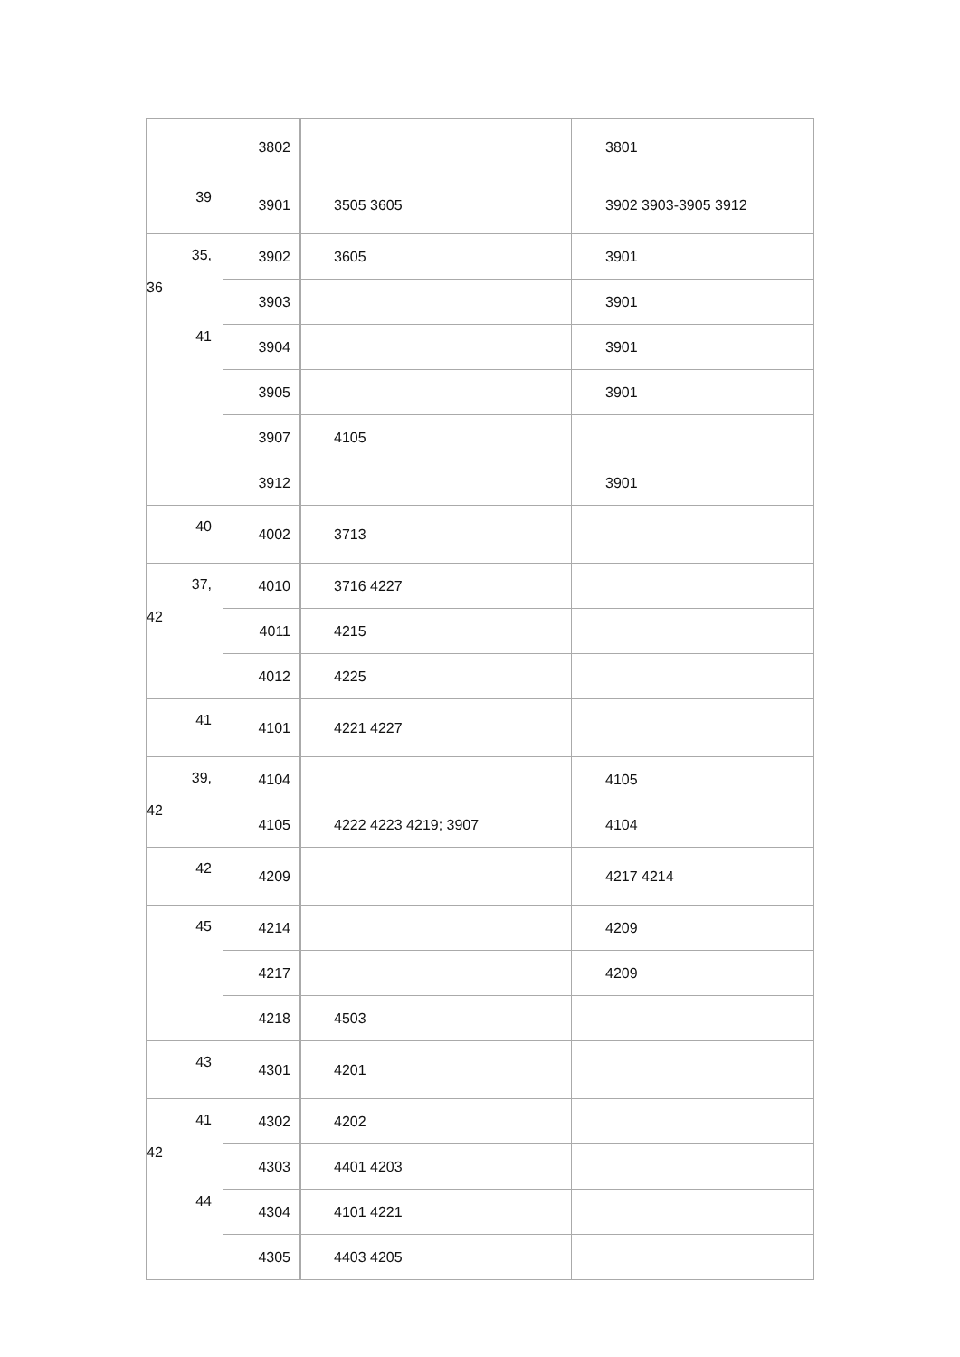| | 3802 | | 3801 |
| 39 | 3901 | 3505 3605 | 3902 3903-3905 3912 |
| 35, 36 41 | 3902 | 3605 | 3901 |
| | 3903 | | 3901 |
| | 3904 | | 3901 |
| | 3905 | | 3901 |
| | 3907 | 4105 | |
| | 3912 | | 3901 |
| 40 | 4002 | 3713 | |
| 37, 42 | 4010 | 3716 4227 | |
| | 4011 | 4215 | |
| | 4012 | 4225 | |
| 41 | 4101 | 4221 4227 | |
| 39, 42 | 4104 | | 4105 |
| | 4105 | 4222 4223 4219; 3907 | 4104 |
| 42 | 4209 | | 4217 4214 |
| 45 | 4214 | | 4209 |
| | 4217 | | 4209 |
| | 4218 | 4503 | |
| 43 | 4301 | 4201 | |
| 41 42 44 | 4302 | 4202 | |
| | 4303 | 4401 4203 | |
| | 4304 | 4101 4221 | |
| | 4305 | 4403 4205 | |